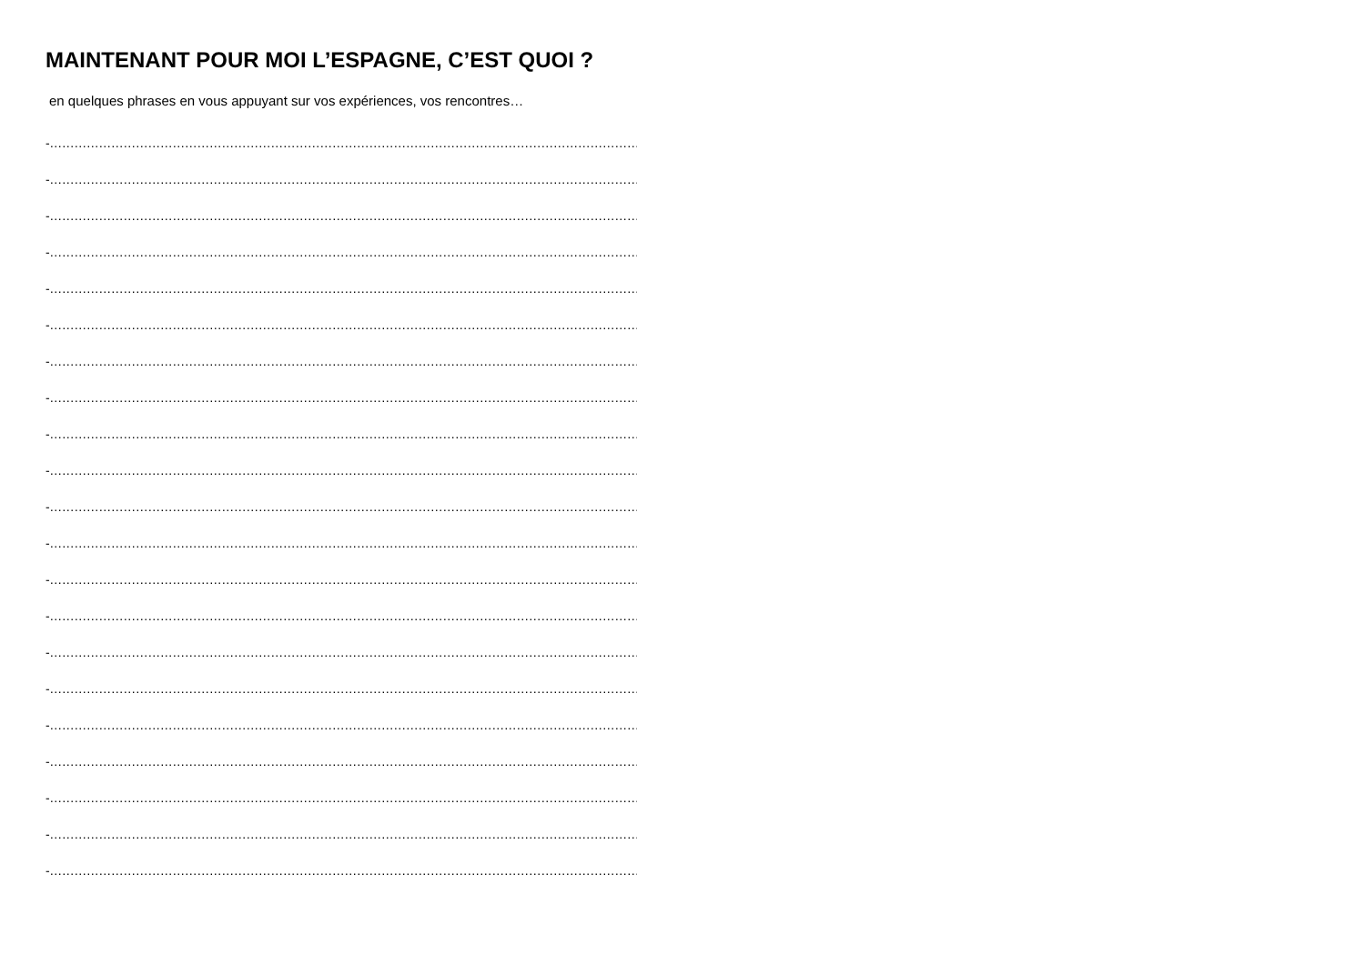MAINTENANT POUR MOI L’ESPAGNE, C’EST QUOI ?
en quelques phrases en vous appuyant sur vos expériences, vos rencontres…
-……………………………………………………………………………………………………………………………………
-……………………………………………………………………………………………………………………………………
-……………………………………………………………………………………………………………………………………
-……………………………………………………………………………………………………………………………………
-……………………………………………………………………………………………………………………………………
-……………………………………………………………………………………………………………………………………
-……………………………………………………………………………………………………………………………………
-……………………………………………………………………………………………………………………………………
-……………………………………………………………………………………………………………………………………
-……………………………………………………………………………………………………………………………………
-……………………………………………………………………………………………………………………………………
-……………………………………………………………………………………………………………………………………
-……………………………………………………………………………………………………………………………………
-……………………………………………………………………………………………………………………………………
-……………………………………………………………………………………………………………………………………
-……………………………………………………………………………………………………………………………………
-……………………………………………………………………………………………………………………………………
-……………………………………………………………………………………………………………………………………
-……………………………………………………………………………………………………………………………………
-……………………………………………………………………………………………………………………………………
-……………………………………………………………………………………………………………………………………